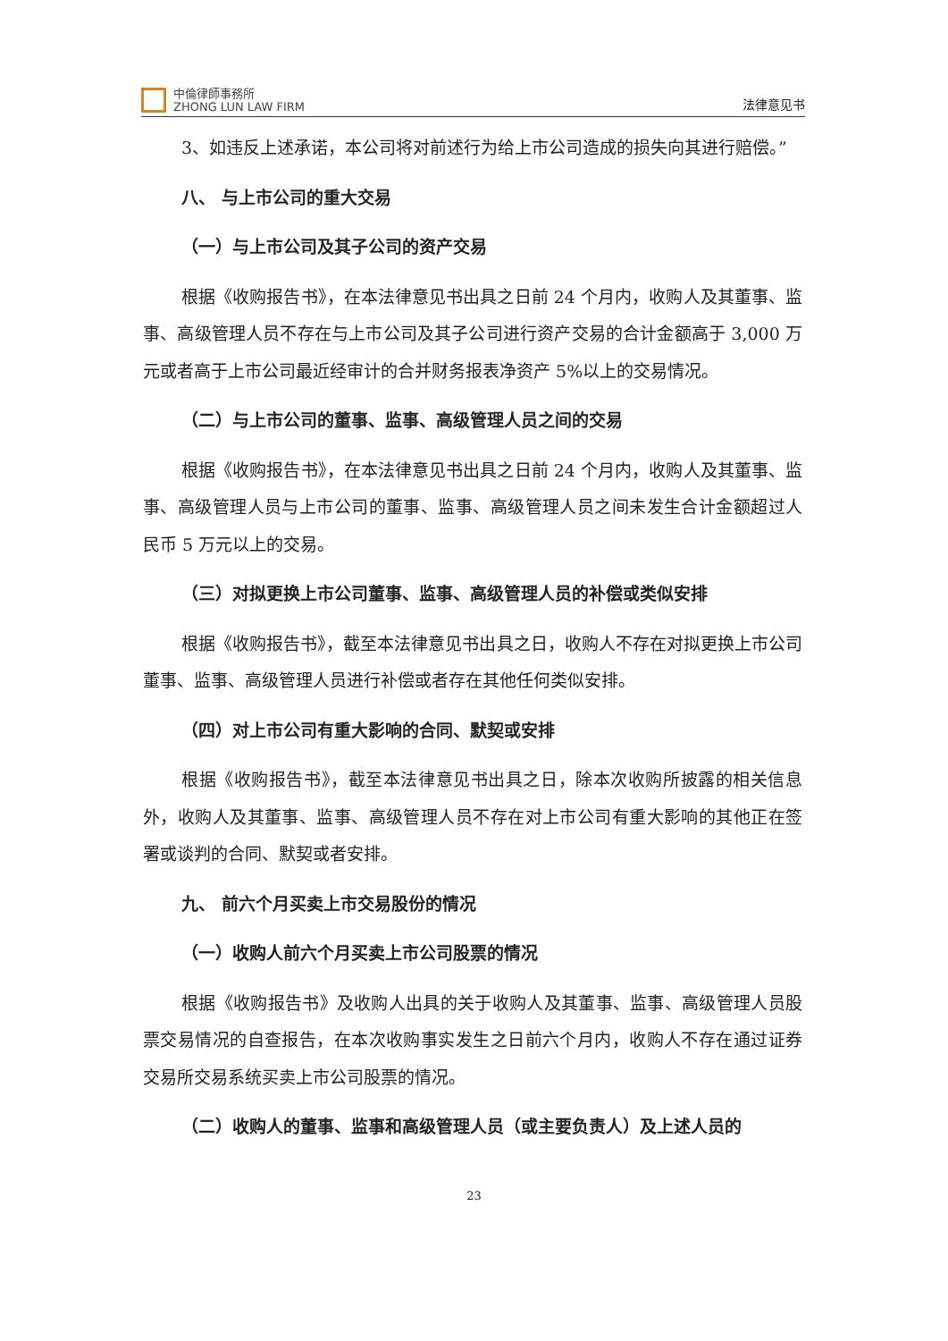中倫律師事務所
ZHONG LUN LAW FIRM
法律意见书
3、如违反上述承诺，本公司将对前述行为给上市公司造成的损失向其进行赔偿。”
八、 与上市公司的重大交易
（一）与上市公司及其子公司的资产交易
根据《收购报告书》，在本法律意见书出具之日前 24 个月内，收购人及其董事、监事、高级管理人员不存在与上市公司及其子公司进行资产交易的合计金额高于 3,000 万元或者高于上市公司最近经审计的合并财务报表净资产 5%以上的交易情况。
（二）与上市公司的董事、监事、高级管理人员之间的交易
根据《收购报告书》，在本法律意见书出具之日前 24 个月内，收购人及其董事、监事、高级管理人员与上市公司的董事、监事、高级管理人员之间未发生合计金额超过人民币 5 万元以上的交易。
（三）对拟更换上市公司董事、监事、高级管理人员的补偿或类似安排
根据《收购报告书》，截至本法律意见书出具之日，收购人不存在对拟更换上市公司董事、监事、高级管理人员进行补偿或者存在其他任何类似安排。
（四）对上市公司有重大影响的合同、默契或安排
根据《收购报告书》，截至本法律意见书出具之日，除本次收购所披露的相关信息外，收购人及其董事、监事、高级管理人员不存在对上市公司有重大影响的其他正在签署或谈判的合同、默契或者安排。
九、 前六个月买卖上市交易股份的情况
（一）收购人前六个月买卖上市公司股票的情况
根据《收购报告书》及收购人出具的关于收购人及其董事、监事、高级管理人员股票交易情况的自查报告，在本次收购事实发生之日前六个月内，收购人不存在通过证券交易所交易系统买卖上市公司股票的情况。
（二）收购人的董事、监事和高级管理人员（或主要负责人）及上述人员的
23